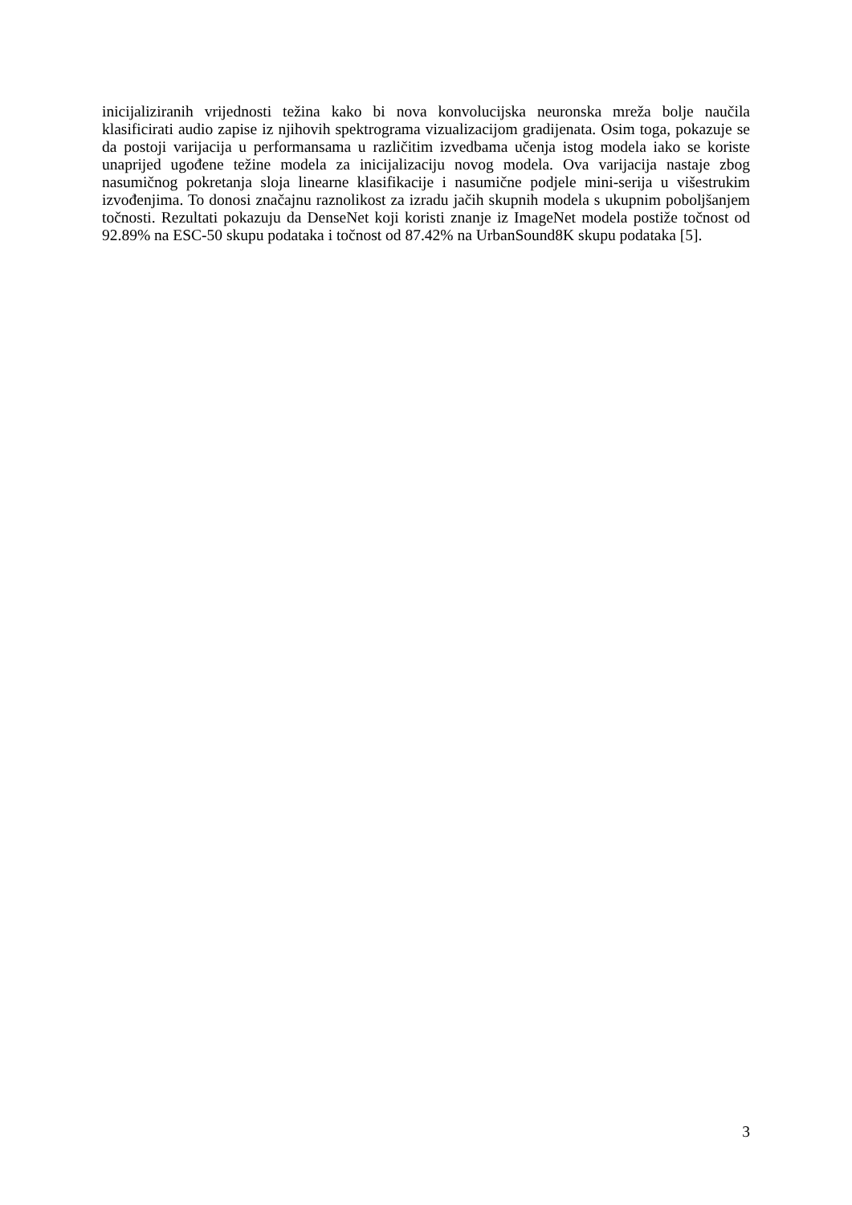inicijaliziranih vrijednosti težina kako bi nova konvolucijska neuronska mreža bolje naučila klasificirati audio zapise iz njihovih spektrograma vizualizacijom gradijenata. Osim toga, pokazuje se da postoji varijacija u performansama u različitim izvedbama učenja istog modela iako se koriste unaprijed ugođene težine modela za inicijalizaciju novog modela. Ova varijacija nastaje zbog nasumičnog pokretanja sloja linearne klasifikacije i nasumične podjele mini-serija u višestrukim izvođenjima. To donosi značajnu raznolikost za izradu jačih skupnih modela s ukupnim poboljšanjem točnosti. Rezultati pokazuju da DenseNet koji koristi znanje iz ImageNet modela postiže točnost od 92.89% na ESC-50 skupu podataka i točnost od 87.42% na UrbanSound8K skupu podataka [5].
3